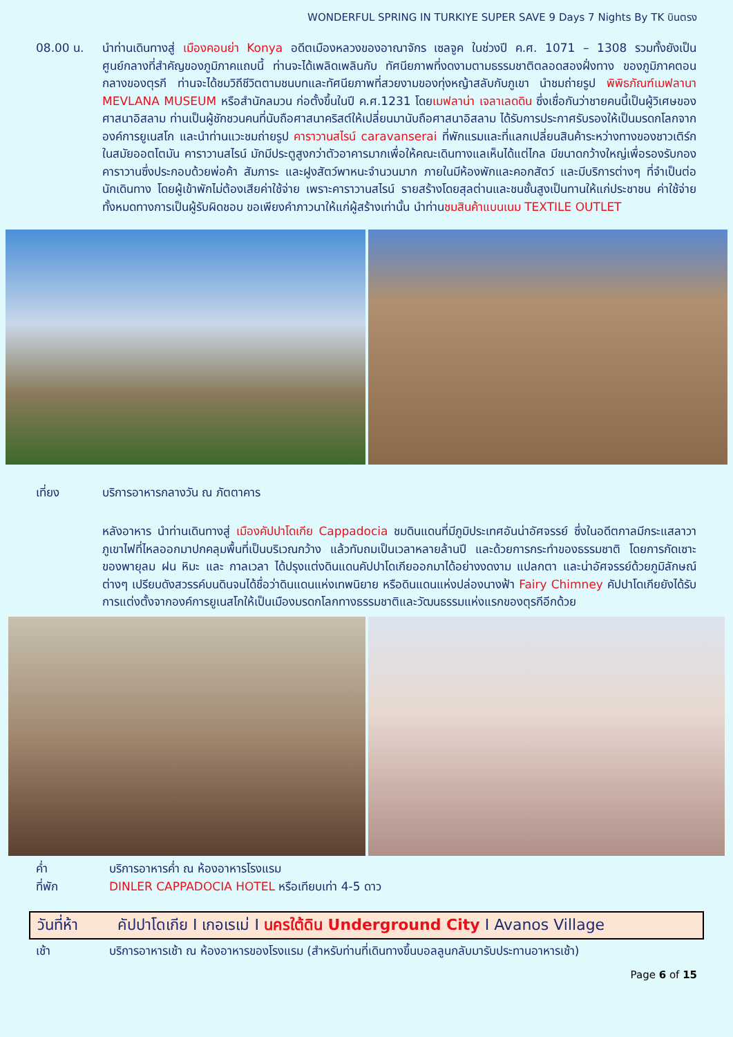WONDERFUL SPRING IN TURKIYE SUPER SAVE 9 Days 7 Nights By TK บินตรง
08.00 น.
นำท่านเดินทางสู่ เมืองคอนย่า Konya อดีตเมืองหลวงของอาณาจักร เซลจูค ในช่วงปี ค.ศ. 1071 – 1308 รวมทั้งยังเป็นศูนย์กลางที่สำคัญของภูมิภาคแถบนี้ ท่านจะได้เพลิดเพลินกับ ทัศนียภาพที่งดงามตามธรรมชาติตลอดสองฝั่งทาง ของภูมิภาคตอนกลางของตุรกี ท่านจะได้ชมวิถีชีวิตตามชนบทและทัศนียภาพที่สวยงามของทุ่งหญ้าสลับกับภูเขา นำชมถ่ายรูป พิพิธภัณฑ์เมฟลานา MEVLANA MUSEUM หรือสำนักลมวน ก่อตั้งขึ้นในปี ค.ศ.1231 โดยเมฟลาน่า เจลาเลดดิน ซึ่งเชื่อกันว่าชายคนนี้เป็นผู้วิเศษของศาสนาอิสลาม ท่านเป็นผู้ชักชวนคนที่นับถือศาสนาคริสต์ให้เปลี่ยนมานับถือศาสนาอิสลาม ได้รับการประกาศรับรองให้เป็นมรดกโลกจากองค์การยูเนสโก และนำท่านแวะชมถ่ายรูป คาราวานสไรน์ caravanserai ที่พักแรมและที่แลกเปลี่ยนสินค้าระหว่างทางของชาวเติร์กในสมัยออตโตมัน คาราวานสไรน์ มักมีประตูสูงกว่าตัวอาคารมากเพื่อให้คณะเดินทางแลเห็นได้แต่ไกล มีขนาดกว้างใหญ่เพื่อรองรับกองคาราวานซึ่งประกอบด้วยพ่อค้า สัมภาระ และฝูงสัตว์พาหนะจำนวนมาก ภายในมีห้องพักและคอกสัตว์ และมีบริการต่างๆ ที่จำเป็นต่อนักเดินทาง โดยผู้เข้าพักไม่ต้องเสียค่าใช้จ่าย เพราะคาราวานสไรน์ รายสร้างโดยสุลต่านและชนชั้นสูงเป็นทานให้แก่ประชาชน ค่าใช้จ่ายทั้งหมดทางการเป็นผู้รับผิดชอบ ขอเพียงคำภาวนาให้แก่ผู้สร้างเท่านั้น นำท่านชมสินค้าแบนเนม TEXTILE OUTLET
เที่ยง บริการอาหารกลางวัน ณ ภัตตาคาร
หลังอาหาร นำท่านเดินทางสู่ เมืองคัปปาโดเกีย Cappadocia ชมดินแดนที่มีภูมิประเทศอันน่าอัศจรรย์ ซึ่งในอดีตกาลมีกระแสลาวาภูเขาไฟที่ไหลออกมาปกคลุมพื้นที่เป็นบริเวณกว้าง แล้วทับถมเป็นเวลาหลายล้านปี และด้วยการกระทำของธรรมชาติ โดยการกัดเซาะของพายุลม ฝน หิมะ และ กาลเวลา ได้ปรุงแต่งดินแดนคัปปาโดเกียออกมาได้อย่างงดงาม แปลกตา และน่าอัศจรรย์ด้วยภูมิลักษณ์ต่างๆ เปรียบดังสวรรค์บนดินจนได้ชื่อว่าดินแดนแห่งเทพนิยาย หรือดินแดนแห่งปล่องนางฟ้า Fairy Chimney คัปปาโดเกียยังได้รับการแต่งตั้งจากองค์การยูเนสโกให้เป็นเมืองมรดกโลกทางธรรมชาติและวัฒนธรรมแห่งแรกของตุรกีอีกด้วย
ค่ำ บริการอาหารค่ำ ณ ห้องอาหารโรงแรม
ที่พัก DINLER CAPPADOCIA HOTEL หรือเทียบเท่า 4-5 ดาว
วันที่ห้า คัปปาโดเกีย I เกอเรเม่ I นครใต้ดิน Underground City I Avanos Village
เช้า บริการอาหารเช้า ณ ห้องอาหารของโรงแรม (สำหรับท่านที่เดินทางขึ้นบอลลูนกลับมารับประทานอาหารเช้า)
Page 6 of 15